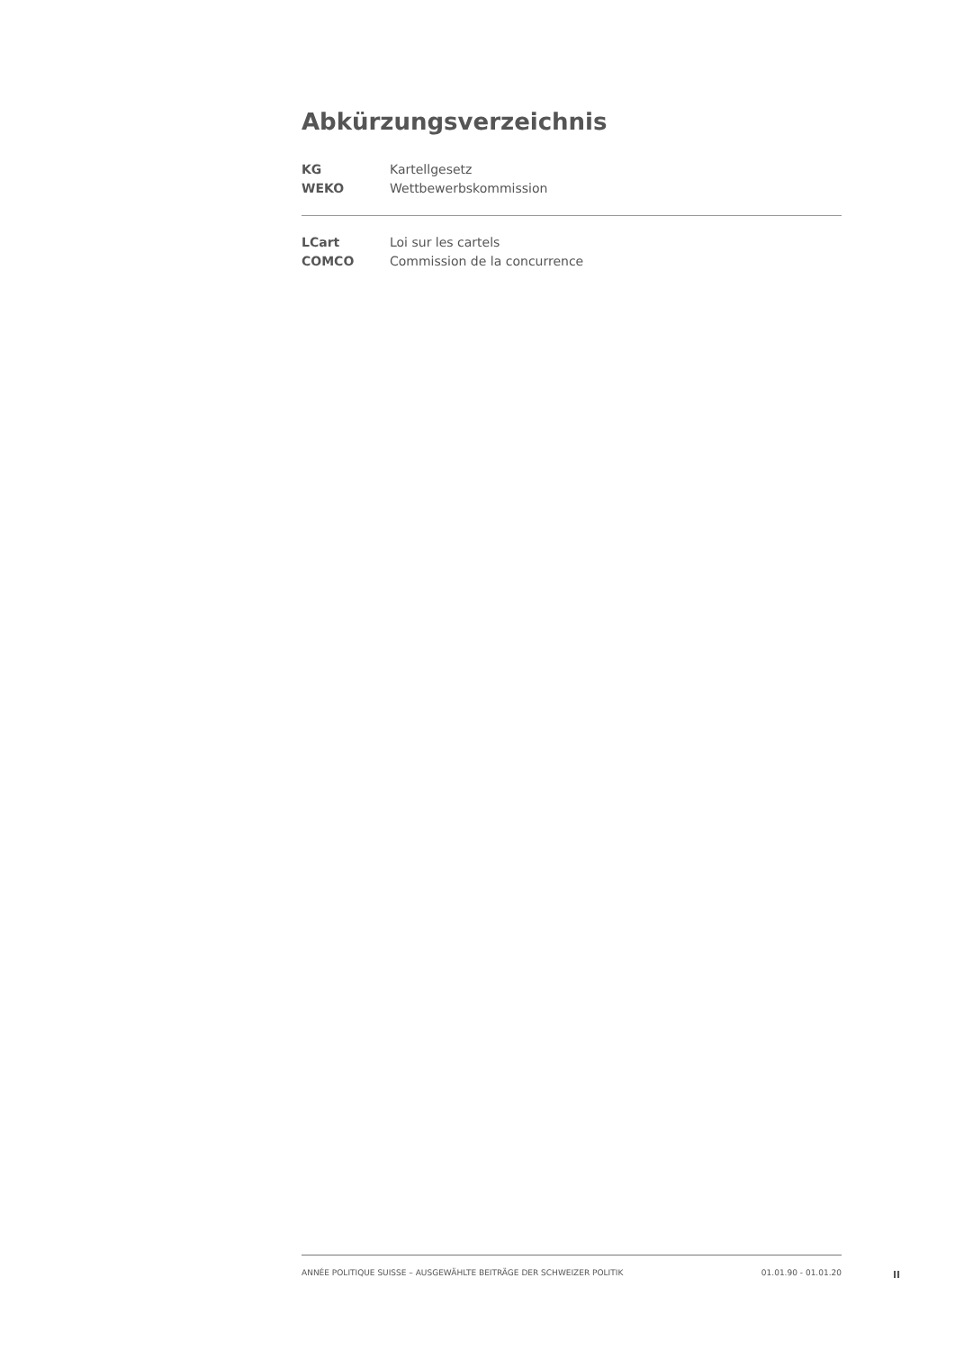Abkürzungsverzeichnis
| KG | Kartellgesetz |
| WEKO | Wettbewerbskommission |
| LCart | Loi sur les cartels |
| COMCO | Commission de la concurrence |
ANNÉE POLITIQUE SUISSE – AUSGEWÄHLTE BEITRÄGE DER SCHWEIZER POLITIK 01.01.90 - 01.01.20
II